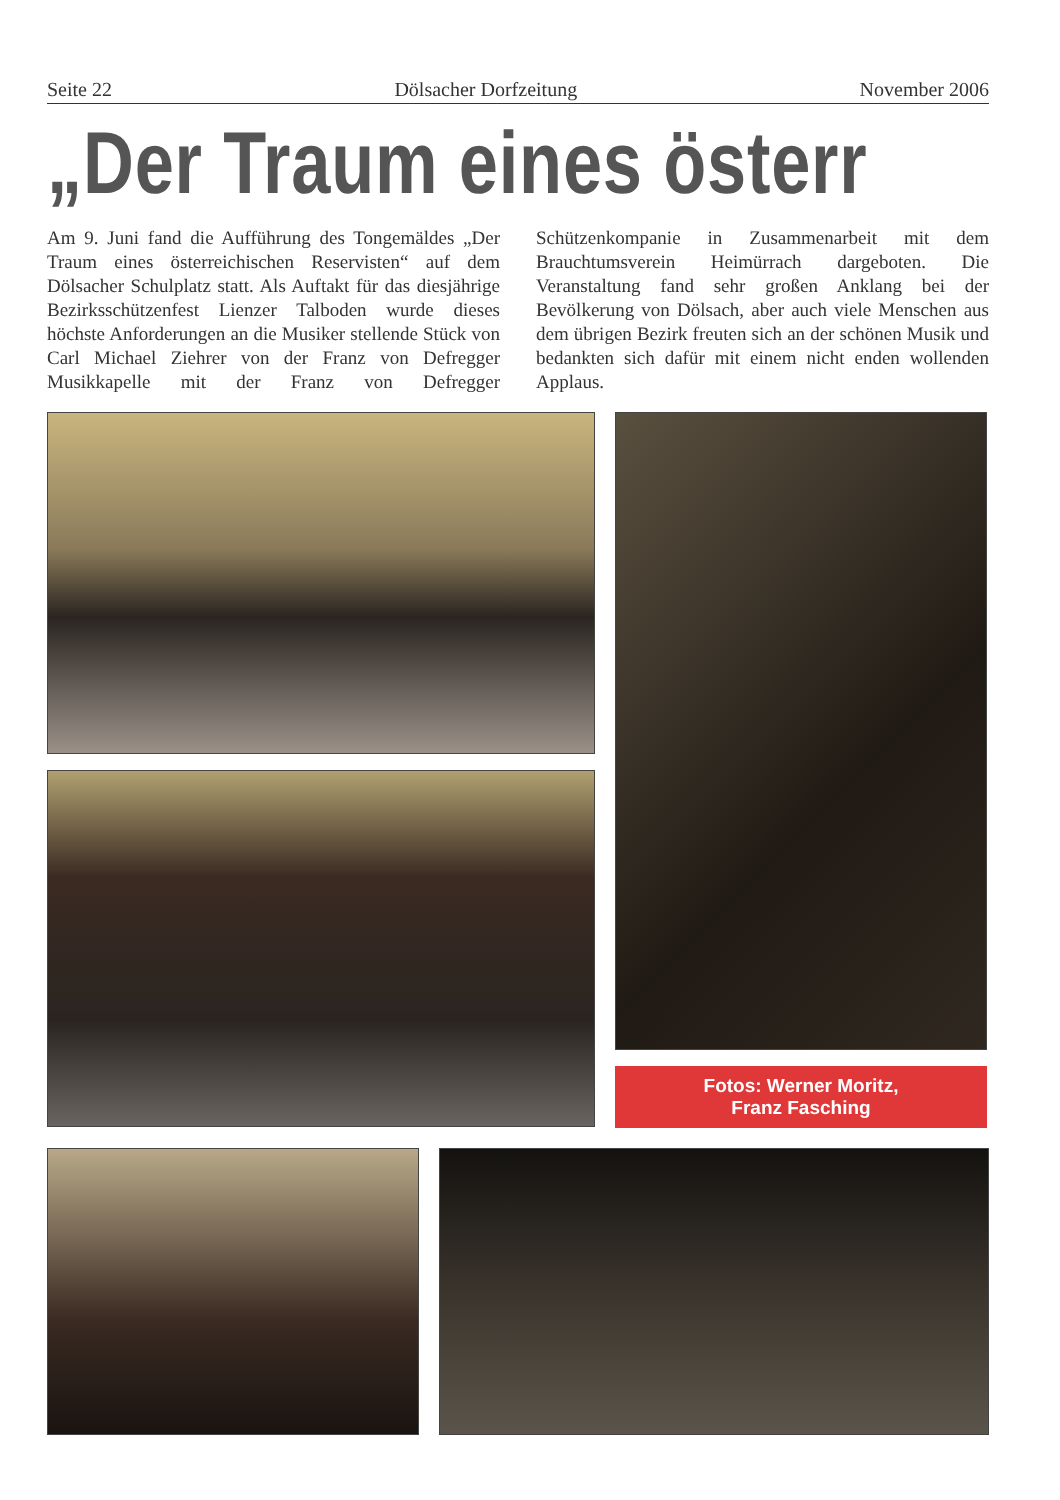Seite 22 Dölsacher Dorfzeitung November 2006
„Der Traum eines österr
Am 9. Juni fand die Aufführung des Tongemäldes „Der Traum eines österreichischen Reservisten“ auf dem Dölsacher Schulplatz statt. Als Auftakt für das diesjährige Bezirksschützenfest Lienzer Talboden wurde dieses höchste Anforderungen an die Musiker stellende Stück von Carl Michael Ziehrer von der Franz von Defregger Musikkapelle mit der Franz von Defregger Schützenkompanie in Zusammenarbeit mit dem Brauchtumsverein Heimürrach dargeboten. Die Veranstaltung fand sehr großen Anklang bei der Bevölkerung von Dölsach, aber auch viele Menschen aus dem übrigen Bezirk freuten sich an der schönen Musik und bedankten sich dafür mit einem nicht enden wollenden Applaus.
Fotos: Werner Moritz,
Franz Fasching